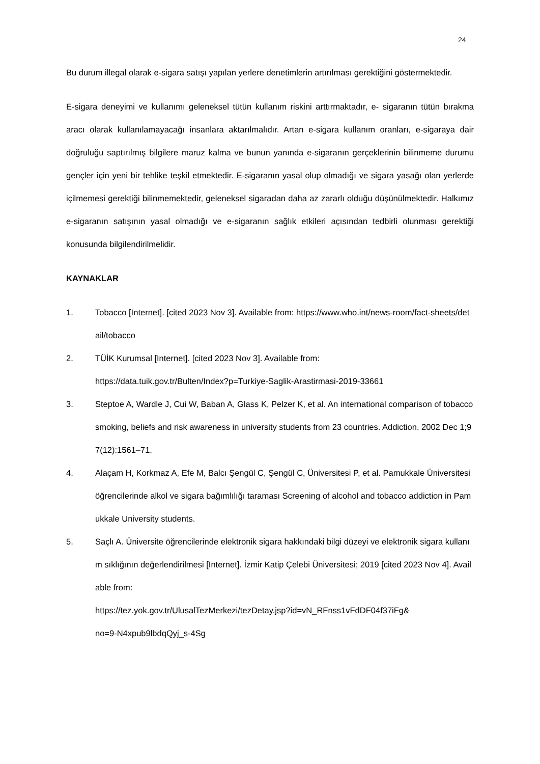24
Bu durum illegal olarak e-sigara satışı yapılan yerlere denetimlerin artırılması gerektiğini göstermektedir.
E-sigara deneyimi ve kullanımı geleneksel tütün kullanım riskini arttırmaktadır, e- sigaranın tütün bırakma aracı olarak kullanılamayacağı insanlara aktarılmalıdır. Artan e-sigara kullanım oranları, e-sigaraya dair doğruluğu saptırılmış bilgilere maruz kalma ve bunun yanında e-sigaranın gerçeklerinin bilinmeme durumu gençler için yeni bir tehlike teşkil etmektedir. E-sigaranın yasal olup olmadığı ve sigara yasağı olan yerlerde içilmemesi gerektiği bilinmemektedir, geleneksel sigaradan daha az zararlı olduğu düşünülmektedir. Halkımız e-sigaranın satışının yasal olmadığı ve e-sigaranın sağlık etkileri açısından tedbirli olunması gerektiği konusunda bilgilendirilmelidir.
KAYNAKLAR
1. Tobacco [Internet]. [cited 2023 Nov 3]. Available from: https://www.who.int/news-room/fact-sheets/detail/tobacco
2. TÜİK Kurumsal [Internet]. [cited 2023 Nov 3]. Available from:
https://data.tuik.gov.tr/Bulten/Index?p=Turkiye-Saglik-Arastirmasi-2019-33661
3. Steptoe A, Wardle J, Cui W, Baban A, Glass K, Pelzer K, et al. An international comparison of tobacco smoking, beliefs and risk awareness in university students from 23 countries. Addiction. 2002 Dec 1;97(12):1561–71.
4. Alaçam H, Korkmaz A, Efe M, Balcı Şengül C, Şengül C, Üniversitesi P, et al. Pamukkale Üniversitesi öğrencilerinde alkol ve sigara bağımlılığı taraması Screening of alcohol and tobacco addiction in Pamukkale University students.
5. Saçlı A. Üniversite öğrencilerinde elektronik sigara hakkındaki bilgi düzeyi ve elektronik sigara kullanım sıklığının değerlendirilmesi [Internet]. İzmir Katip Çelebi Üniversitesi; 2019 [cited 2023 Nov 4]. Available from:
https://tez.yok.gov.tr/UlusalTezMerkezi/tezDetay.jsp?id=vN_RFnss1vFdDF04f37iFg&
no=9-N4xpub9lbdqQyj_s-4Sg